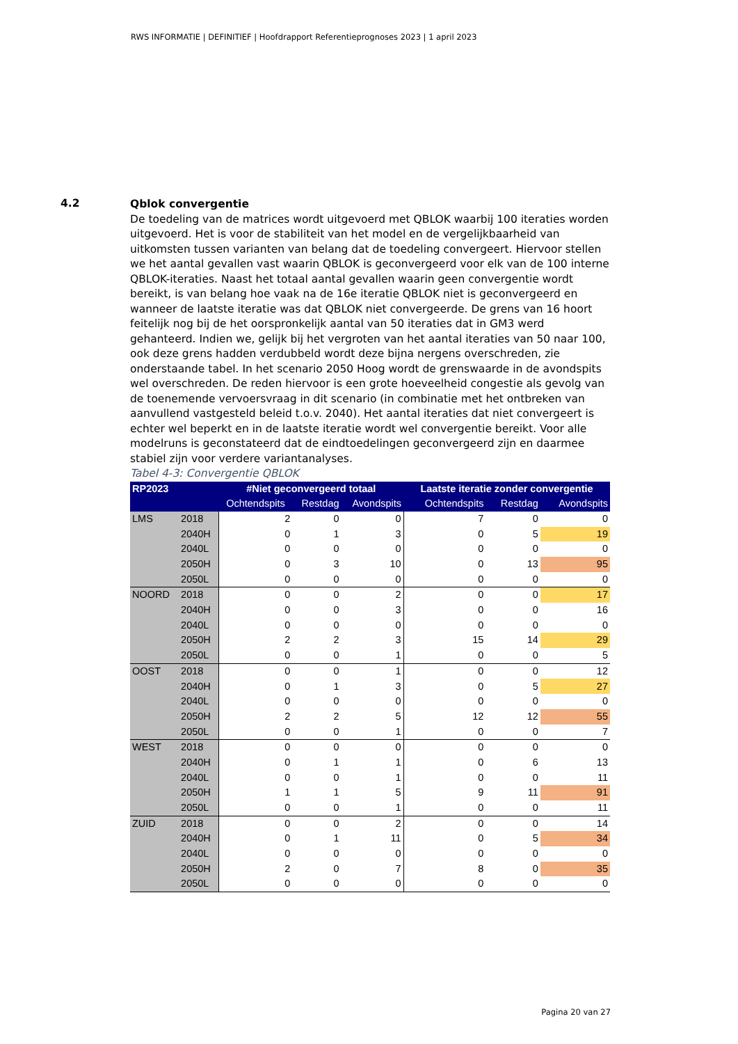RWS INFORMATIE | DEFINITIEF | Hoofdrapport Referentieprognoses 2023 | 1 april 2023
4.2
Qblok convergentie
De toedeling van de matrices wordt uitgevoerd met QBLOK waarbij 100 iteraties worden uitgevoerd. Het is voor de stabiliteit van het model en de vergelijkbaarheid van uitkomsten tussen varianten van belang dat de toedeling convergeert. Hiervoor stellen we het aantal gevallen vast waarin QBLOK is geconvergeerd voor elk van de 100 interne QBLOK-iteraties. Naast het totaal aantal gevallen waarin geen convergentie wordt bereikt, is van belang hoe vaak na de 16e iteratie QBLOK niet is geconvergeerd en wanneer de laatste iteratie was dat QBLOK niet convergeerde. De grens van 16 hoort feitelijk nog bij de het oorspronkelijk aantal van 50 iteraties dat in GM3 werd gehanteerd. Indien we, gelijk bij het vergroten van het aantal iteraties van 50 naar 100, ook deze grens hadden verdubbeld wordt deze bijna nergens overschreden, zie onderstaande tabel. In het scenario 2050 Hoog wordt de grenswaarde in de avondspits wel overschreden. De reden hiervoor is een grote hoeveelheid congestie als gevolg van de toenemende vervoersvraag in dit scenario (in combinatie met het ontbreken van aanvullend vastgesteld beleid t.o.v. 2040). Het aantal iteraties dat niet convergeert is echter wel beperkt en in de laatste iteratie wordt wel convergentie bereikt. Voor alle modelruns is geconstateerd dat de eindtoedelingen geconvergeerd zijn en daarmee stabiel zijn voor verdere variantanalyses.
Tabel 4-3: Convergentie QBLOK
| RP2023 | | #Niet geconvergeerd totaal | | | Laatste iteratie zonder convergentie | | |
| --- | --- | --- | --- | --- | --- | --- | --- |
| | | Ochtendspits | Restdag | Avondspits | Ochtendspits | Restdag | Avondspits |
| LMS | 2018 | 2 | 0 | 0 | 7 | 0 | 0 |
| | 2040H | 0 | 1 | 3 | 0 | 5 | 19 |
| | 2040L | 0 | 0 | 0 | 0 | 0 | 0 |
| | 2050H | 0 | 3 | 10 | 0 | 13 | 95 |
| | 2050L | 0 | 0 | 0 | 0 | 0 | 0 |
| NOORD | 2018 | 0 | 0 | 2 | 0 | 0 | 17 |
| | 2040H | 0 | 0 | 3 | 0 | 0 | 16 |
| | 2040L | 0 | 0 | 0 | 0 | 0 | 0 |
| | 2050H | 2 | 2 | 3 | 15 | 14 | 29 |
| | 2050L | 0 | 0 | 1 | 0 | 0 | 5 |
| OOST | 2018 | 0 | 0 | 1 | 0 | 0 | 12 |
| | 2040H | 0 | 1 | 3 | 0 | 5 | 27 |
| | 2040L | 0 | 0 | 0 | 0 | 0 | 0 |
| | 2050H | 2 | 2 | 5 | 12 | 12 | 55 |
| | 2050L | 0 | 0 | 1 | 0 | 0 | 7 |
| WEST | 2018 | 0 | 0 | 0 | 0 | 0 | 0 |
| | 2040H | 0 | 1 | 1 | 0 | 6 | 13 |
| | 2040L | 0 | 0 | 1 | 0 | 0 | 11 |
| | 2050H | 1 | 1 | 5 | 9 | 11 | 91 |
| | 2050L | 0 | 0 | 1 | 0 | 0 | 11 |
| ZUID | 2018 | 0 | 0 | 2 | 0 | 0 | 14 |
| | 2040H | 0 | 1 | 11 | 0 | 5 | 34 |
| | 2040L | 0 | 0 | 0 | 0 | 0 | 0 |
| | 2050H | 2 | 0 | 7 | 8 | 0 | 35 |
| | 2050L | 0 | 0 | 0 | 0 | 0 | 0 |
Pagina 20 van 27